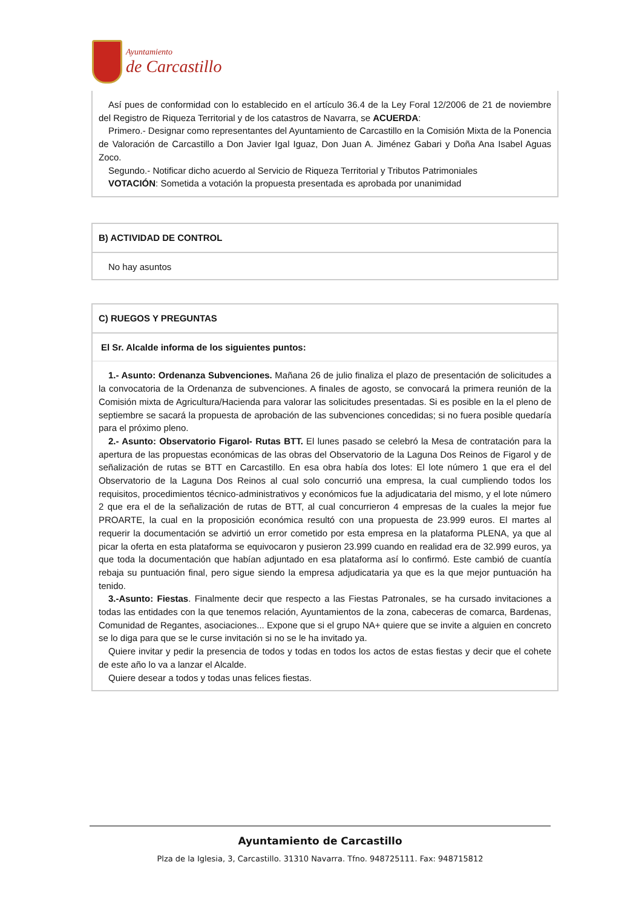Ayuntamiento
de Carcastillo
Así pues de conformidad con lo establecido en el artículo 36.4 de la Ley Foral 12/2006 de 21 de noviembre del Registro de Riqueza Territorial y de los catastros de Navarra, se ACUERDA:
Primero.- Designar como representantes del Ayuntamiento de Carcastillo en la Comisión Mixta de la Ponencia de Valoración de Carcastillo a Don Javier Igal Iguaz, Don Juan A. Jiménez Gabari y Doña Ana Isabel Aguas Zoco.
Segundo.- Notificar dicho acuerdo al Servicio de Riqueza Territorial y Tributos Patrimoniales
VOTACIÓN: Sometida a votación la propuesta presentada es aprobada por unanimidad
B) ACTIVIDAD DE CONTROL
No hay asuntos
C) RUEGOS Y PREGUNTAS
El Sr. Alcalde informa de los siguientes puntos:
1.- Asunto: Ordenanza Subvenciones. Mañana 26 de julio finaliza el plazo de presentación de solicitudes a la convocatoria de la Ordenanza de subvenciones. A finales de agosto, se convocará la primera reunión de la Comisión mixta de Agricultura/Hacienda para valorar las solicitudes presentadas. Si es posible en la el pleno de septiembre se sacará la propuesta de aprobación de las subvenciones concedidas; si no fuera posible quedaría para el próximo pleno.
2.- Asunto: Observatorio Figarol- Rutas BTT. El lunes pasado se celebró la Mesa de contratación para la apertura de las propuestas económicas de las obras del Observatorio de la Laguna Dos Reinos de Figarol y de señalización de rutas se BTT en Carcastillo. En esa obra había dos lotes: El lote número 1 que era el del Observatorio de la Laguna Dos Reinos al cual solo concurrió una empresa, la cual cumpliendo todos los requisitos, procedimientos técnico-administrativos y económicos fue la adjudicataria del mismo, y el lote número 2 que era el de la señalización de rutas de BTT, al cual concurrieron 4 empresas de la cuales la mejor fue PROARTE, la cual en la proposición económica resultó con una propuesta de 23.999 euros. El martes al requerir la documentación se advirtió un error cometido por esta empresa en la plataforma PLENA, ya que al picar la oferta en esta plataforma se equivocaron y pusieron 23.999 cuando en realidad era de 32.999 euros, ya que toda la documentación que habían adjuntado en esa plataforma así lo confirmó. Este cambió de cuantía rebaja su puntuación final, pero sigue siendo la empresa adjudicataria ya que es la que mejor puntuación ha tenido.
3.-Asunto: Fiestas. Finalmente decir que respecto a las Fiestas Patronales, se ha cursado invitaciones a todas las entidades con la que tenemos relación, Ayuntamientos de la zona, cabeceras de comarca, Bardenas, Comunidad de Regantes, asociaciones... Expone que si el grupo NA+ quiere que se invite a alguien en concreto se lo diga para que se le curse invitación si no se le ha invitado ya.
Quiere invitar y pedir la presencia de todos y todas en todos los actos de estas fiestas y decir que el cohete de este año lo va a lanzar el Alcalde.
Quiere desear a todos y todas unas felices fiestas.
Ayuntamiento de Carcastillo
Plza de la Iglesia, 3, Carcastillo. 31310 Navarra. Tfno. 948725111. Fax: 948715812